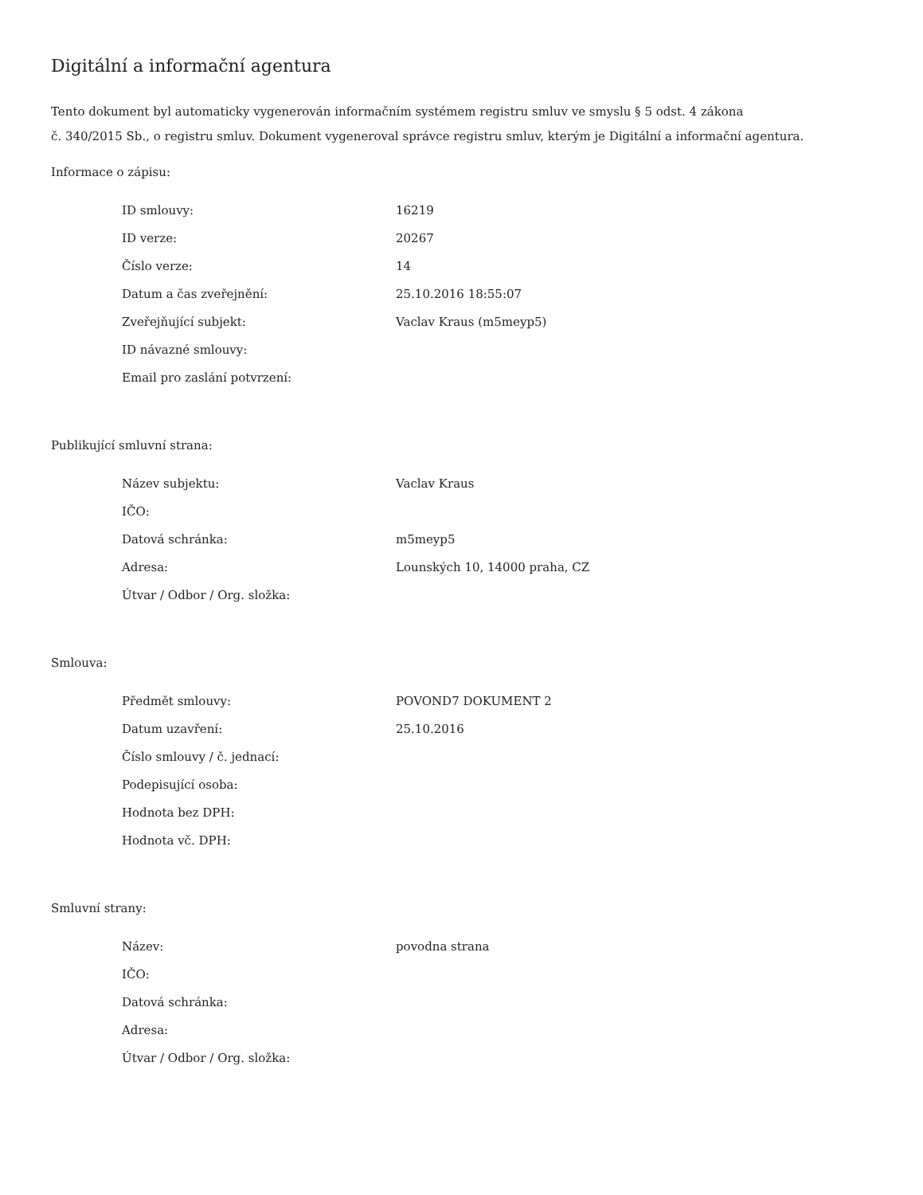Digitální a informační agentura
Tento dokument byl automaticky vygenerován informačním systémem registru smluv ve smyslu § 5 odst. 4 zákona
č. 340/2015 Sb., o registru smluv. Dokument vygeneroval správce registru smluv, kterým je Digitální a informační agentura.
Informace o zápisu:
| ID smlouvy: | 16219 |
| ID verze: | 20267 |
| Číslo verze: | 14 |
| Datum a čas zveřejnění: | 25.10.2016 18:55:07 |
| Zveřejňující subjekt: | Vaclav Kraus (m5meyp5) |
| ID návazné smlouvy: | |
| Email pro zaslání potvrzení: | |
Publikující smluvní strana:
| Název subjektu: | Vaclav Kraus |
| IČO: | |
| Datová schránka: | m5meyp5 |
| Adresa: | Lounských 10, 14000 praha, CZ |
| Útvar / Odbor / Org. složka: | |
Smlouva:
| Předmět smlouvy: | POVOND7 DOKUMENT 2 |
| Datum uzavření: | 25.10.2016 |
| Číslo smlouvy / č. jednací: | |
| Podepisující osoba: | |
| Hodnota bez DPH: | |
| Hodnota vč. DPH: | |
Smluvní strany:
| Název: | povodna strana |
| IČO: | |
| Datová schránka: | |
| Adresa: | |
| Útvar / Odbor / Org. složka: | |